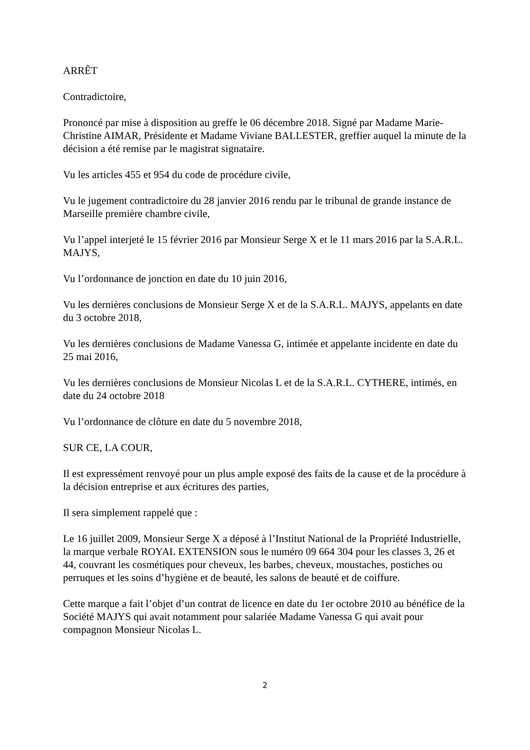ARRÊT
Contradictoire,
Prononcé par mise à disposition au greffe le 06 décembre 2018. Signé par Madame Marie-Christine AIMAR, Présidente et Madame Viviane BALLESTER, greffier auquel la minute de la décision a été remise par le magistrat signataire.
Vu les articles 455 et 954 du code de procédure civile,
Vu le jugement contradictoire du 28 janvier 2016 rendu par le tribunal de grande instance de Marseille première chambre civile,
Vu l’appel interjeté le 15 février 2016 par Monsieur Serge X et le 11 mars 2016 par la S.A.R.L. MAJYS,
Vu l’ordonnance de jonction en date du 10 juin 2016,
Vu les dernières conclusions de Monsieur Serge X et de la S.A.R.L. MAJYS, appelants en date du 3 octobre 2018,
Vu les dernières conclusions de Madame Vanessa G, intimée et appelante incidente en date du 25 mai 2016,
Vu les dernières conclusions de Monsieur Nicolas L et de la S.A.R.L. CYTHERE, intimés, en date du 24 octobre 2018
Vu l’ordonnance de clôture en date du 5 novembre 2018,
SUR CE, LA COUR,
Il est expressément renvoyé pour un plus ample exposé des faits de la cause et de la procédure à la décision entreprise et aux écritures des parties,
Il sera simplement rappelé que :
Le 16 juillet 2009, Monsieur Serge X a déposé à l’Institut National de la Propriété Industrielle, la marque verbale ROYAL EXTENSION sous le numéro 09 664 304 pour les classes 3, 26 et 44, couvrant les cosmétiques pour cheveux, les barbes, cheveux, moustaches, postiches ou perruques et les soins d’hygiène et de beauté, les salons de beauté et de coiffure.
Cette marque a fait l’objet d’un contrat de licence en date du 1er octobre 2010 au bénéfice de la Société MAJYS qui avait notamment pour salariée Madame Vanessa G qui avait pour compagnon Monsieur Nicolas L.
2